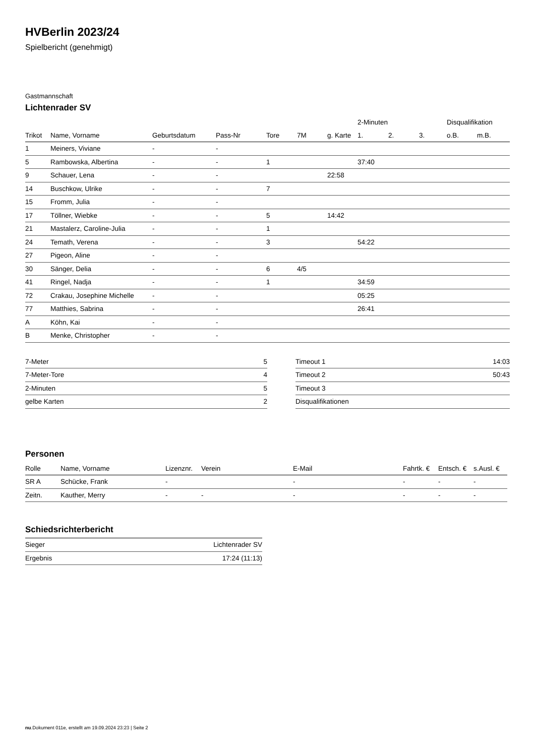HVBerlin 2023/24
Spielbericht (genehmigt)
Gastmannschaft
Lichtenrader SV
| | | | | | | | 2-Minuten | | | Disqualifikation | |
| Trikot | Name, Vorname | Geburtsdatum | Pass-Nr | Tore | 7M | g. Karte | 1. | 2. | 3. | o.B. | m.B. |
| 1 | Meiners, Viviane | - | - | | | | | | | | |
| 5 | Rambowska, Albertina | - | - | 1 | | | 37:40 | | | | |
| 9 | Schauer, Lena | - | - | | | 22:58 | | | | | |
| 14 | Buschkow, Ulrike | - | - | 7 | | | | | | | |
| 15 | Fromm, Julia | - | - | | | | | | | | |
| 17 | Töllner, Wiebke | - | - | 5 | | 14:42 | | | | | |
| 21 | Mastalerz, Caroline-Julia | - | - | 1 | | | | | | | |
| 24 | Temath, Verena | - | - | 3 | | | 54:22 | | | | |
| 27 | Pigeon, Aline | - | - | | | | | | | | |
| 30 | Sänger, Delia | - | - | 6 | 4/5 | | | | | | |
| 41 | Ringel, Nadja | - | - | 1 | | | 34:59 | | | | |
| 72 | Crakau, Josephine Michelle | - | - | | | | 05:25 | | | | |
| 77 | Matthies, Sabrina | - | - | | | | 26:41 | | | | |
| A | Köhn, Kai | - | - | | | | | | | | |
| B | Menke, Christopher | - | - | | | | | | | | |
| 7-Meter | 5 |
| 7-Meter-Tore | 4 |
| 2-Minuten | 5 |
| gelbe Karten | 2 |
| Timeout 1 | 14:03 |
| Timeout 2 | 50:43 |
| Timeout 3 | |
| Disqualifikationen | |
Personen
| Rolle | Name, Vorname | Lizenznr. | Verein | E-Mail | Fahrtk. € | Entsch. € | s.Ausl. € |
| --- | --- | --- | --- | --- | --- | --- | --- |
| SR A | Schücke, Frank | - | | - | - | - | - |
| Zeitn. | Kauther, Merry | - | - | - | - | - | - |
Schiedsrichterbericht
| Sieger | Lichtenrader SV |
| Ergebnis | 17:24 (11:13) |
nu.Dokument 011e, erstellt am 19.09.2024 23:23 | Seite 2